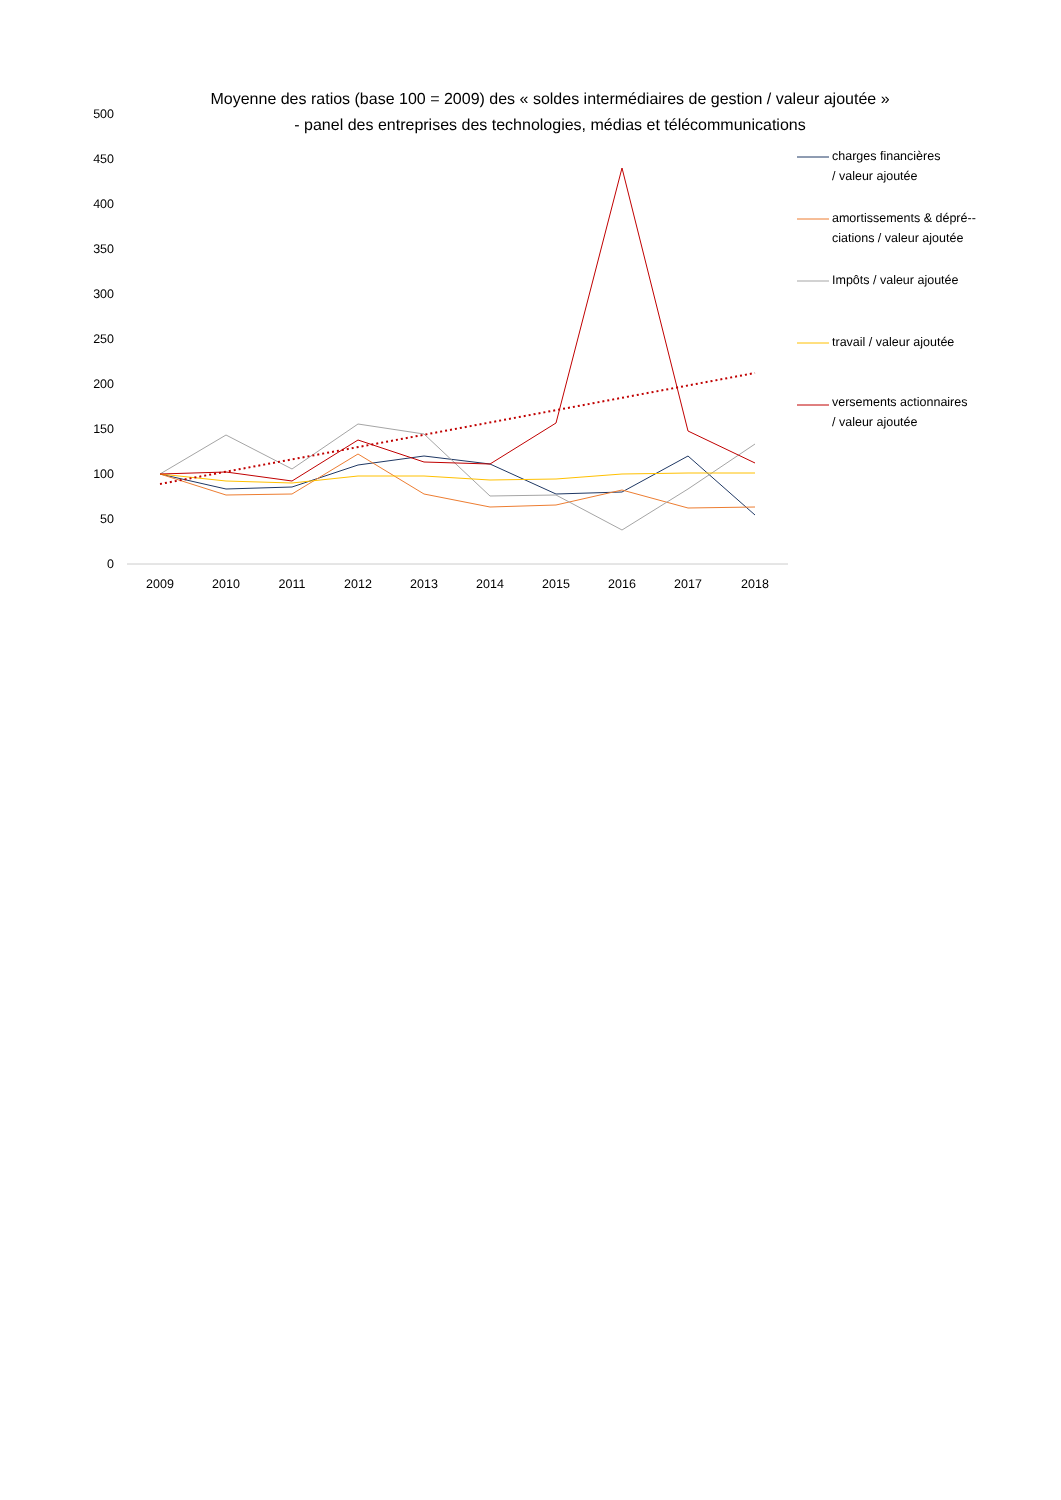Moyenne des ratios (base 100 = 2009) des « soldes intermédiaires de gestion / valeur ajoutée »
- panel des entreprises des technologies, médias et télécommunications
charges financières
/ valeur ajoutée
amortissements & dépré--
ciations / valeur ajoutée
Impôts / valeur ajoutée
travail / valeur ajoutée
versements actionnaires
/ valeur ajoutée
500
450
400
350
300
250
200
150
100
50
0
2009
2010
2011
2012
2013
2014
2015
2016
2017
2018